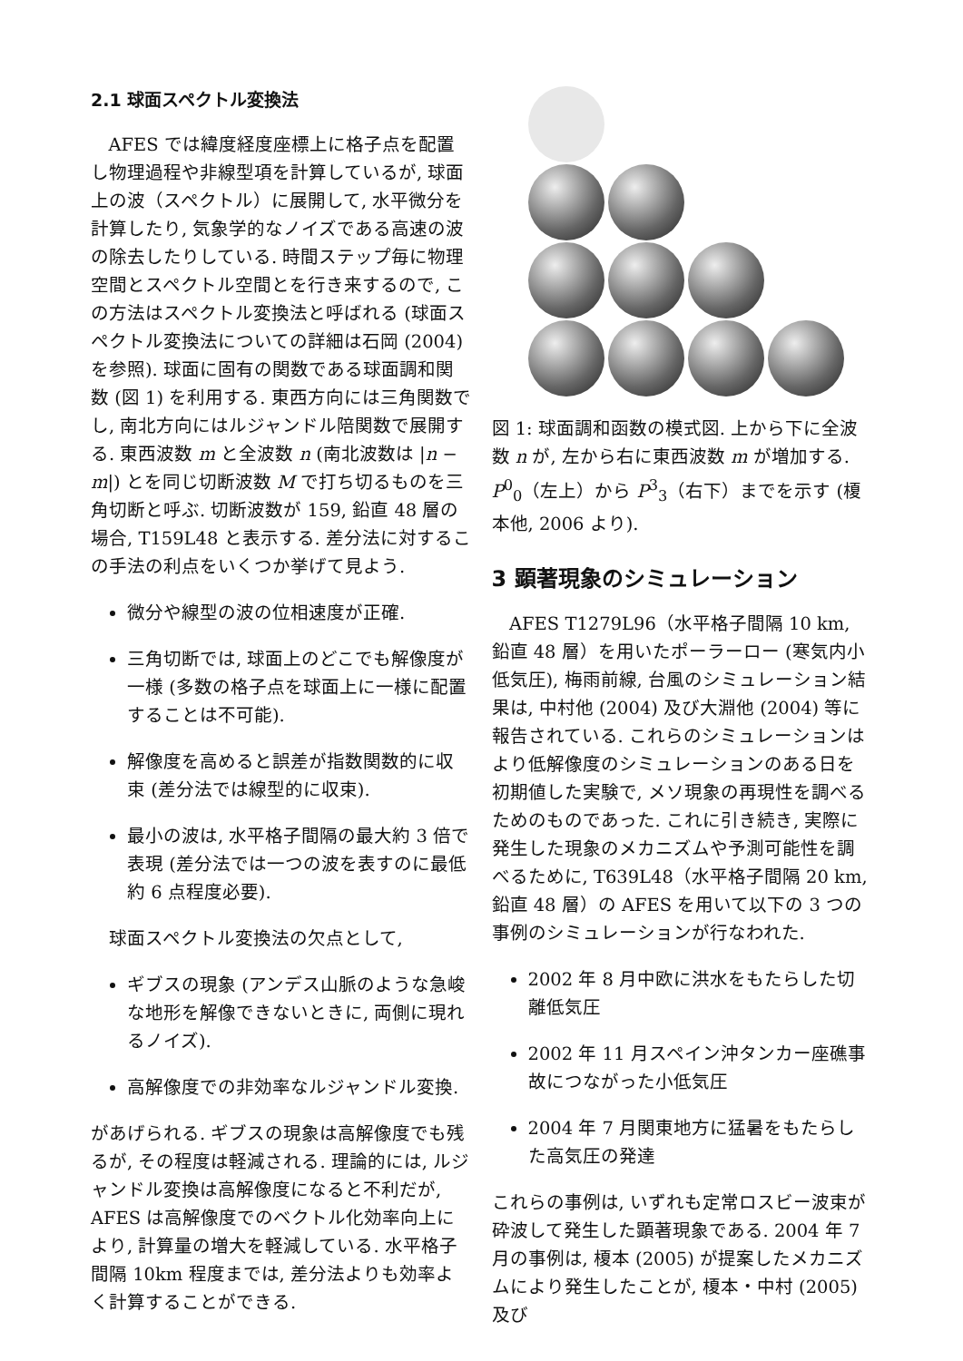2.1 球面スペクトル変換法
AFES では緯度経度座標上に格子点を配置し物理過程や非線型項を計算しているが, 球面上の波（スペクトル）に展開して, 水平微分を計算したり, 気象学的なノイズである高速の波の除去したりしている. 時間ステップ毎に物理空間とスペクトル空間とを行き来するので, この方法はスペクトル変換法と呼ばれる (球面スペクトル変換法についての詳細は石岡 (2004) を参照). 球面に固有の関数である球面調和関数 (図 1) を利用する. 東西方向には三角関数でし, 南北方向にはルジャンドル陪関数で展開する. 東西波数 m と全波数 n (南北波数は |n − m|) とを同じ切断波数 M で打ち切るものを三角切断と呼ぶ. 切断波数が 159, 鉛直 48 層の場合, T159L48 と表示する. 差分法に対するこの手法の利点をいくつか挙げて見よう.
微分や線型の波の位相速度が正確.
三角切断では, 球面上のどこでも解像度が一様 (多数の格子点を球面上に一様に配置することは不可能).
解像度を高めると誤差が指数関数的に収束 (差分法では線型的に収束).
最小の波は, 水平格子間隔の最大約 3 倍で表現 (差分法では一つの波を表すのに最低約 6 点程度必要).
球面スペクトル変換法の欠点として,
ギブスの現象 (アンデス山脈のような急峻な地形を解像できないときに, 両側に現れるノイズ).
高解像度での非効率なルジャンドル変換.
があげられる. ギブスの現象は高解像度でも残るが, その程度は軽減される. 理論的には, ルジャンドル変換は高解像度になると不利だが, AFES は高解像度でのベクトル化効率向上により, 計算量の増大を軽減している. 水平格子間隔 10km 程度までは, 差分法よりも効率よく計算することができる.
図 1: 球面調和函数の模式図. 上から下に全波数 n が, 左から右に東西波数 m が増加する. P<sup>0</sup><sub>0</sub>（左上）から P<sup>3</sup><sub>3</sub>（右下）までを示す (榎本他, 2006 より).
3 顕著現象のシミュレーション
AFES T1279L96（水平格子間隔 10 km, 鉛直 48 層）を用いたポーラーロー (寒気内小低気圧), 梅雨前線, 台風のシミュレーション結果は, 中村他 (2004) 及び大淵他 (2004) 等に報告されている. これらのシミュレーションはより低解像度のシミュレーションのある日を初期値した実験で, メソ現象の再現性を調べるためのものであった. これに引き続き, 実際に発生した現象のメカニズムや予測可能性を調べるために, T639L48（水平格子間隔 20 km, 鉛直 48 層）の AFES を用いて以下の 3 つの事例のシミュレーションが行なわれた.
2002 年 8 月中欧に洪水をもたらした切離低気圧
2002 年 11 月スペイン沖タンカー座礁事故につながった小低気圧
2004 年 7 月関東地方に猛暑をもたらした高気圧の発達
これらの事例は, いずれも定常ロスビー波束が砕波して発生した顕著現象である. 2004 年 7 月の事例は, 榎本 (2005) が提案したメカニズムにより発生したことが, 榎本・中村 (2005) 及び